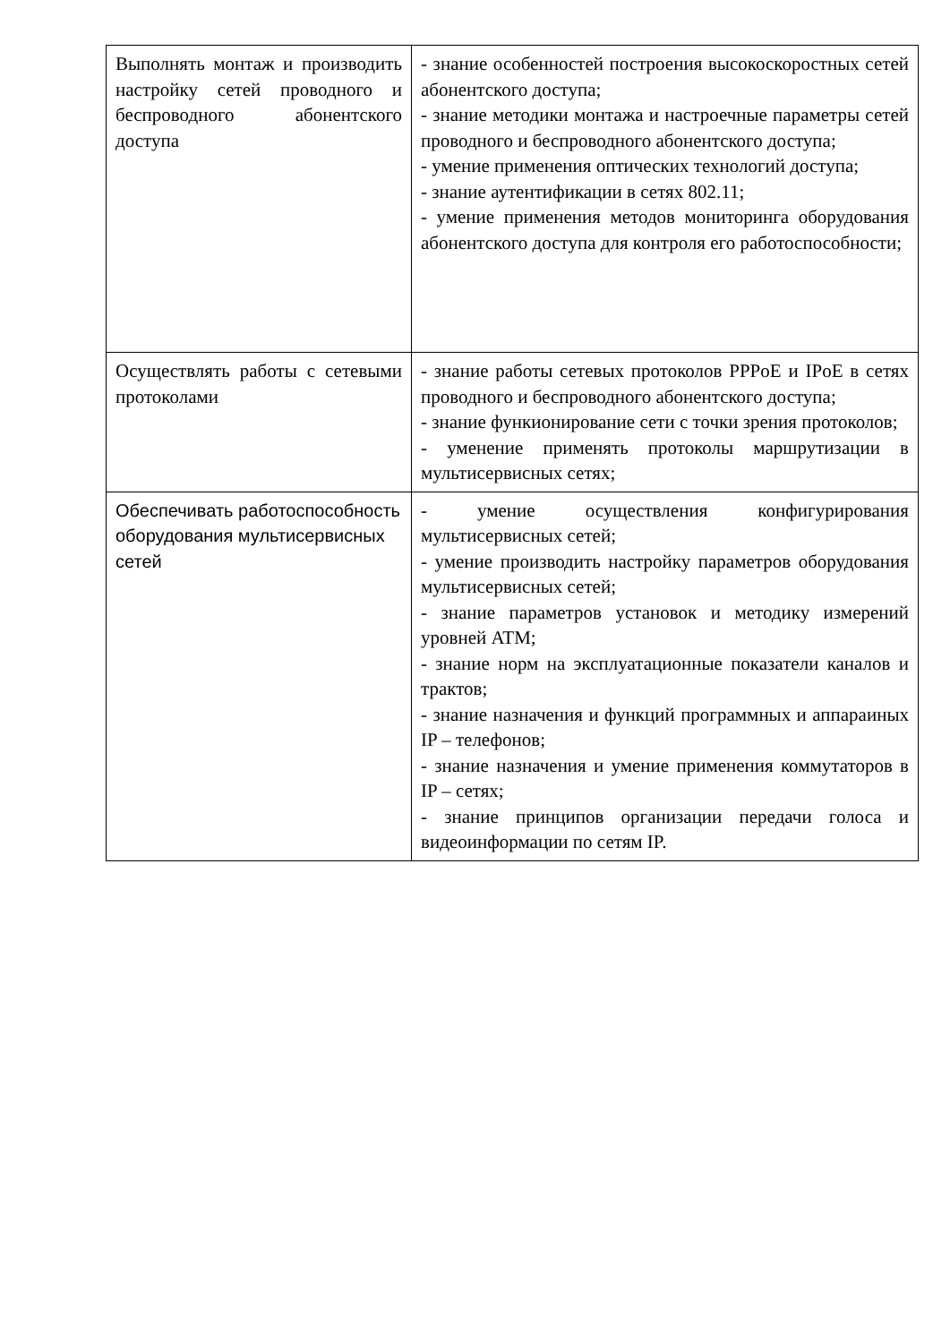| Выполнять монтаж и производить настройку сетей проводного и беспроводного абонентского доступа | - знание особенностей построения высокоскоростных сетей абонентского доступа; - знание методики монтажа и настроечные параметры сетей проводного и беспроводного абонентского доступа; - умение применения оптических технологий доступа; - знание аутентификации в сетях 802.11; - умение применения методов мониторинга оборудования абонентского доступа для контроля его работоспособности; |
| Осуществлять работы с сетевыми протоколами | - знание работы сетевых протоколов PPPoE и IPoE в сетях проводного и беспроводного абонентского доступа; - знание функионирование сети с точки зрения протоколов; - уменение применять протоколы маршрутизации в мультисервисных сетях; |
| Обеспечивать работоспособность оборудования мультисервисных сетей | - умение осуществления конфигурирования мультисервисных сетей; - умение производить настройку параметров оборудования мультисервисных сетей; - знание параметров установок и методику измерений уровней ATM; - знание норм на эксплуатационные показатели каналов и трактов; - знание назначения и функций программных и аппараиных IP – телефонов; - знание назначения и умение применения коммутаторов в IP – сетях; - знание принципов организации передачи голоса и видеоинформации по сетям IP. |